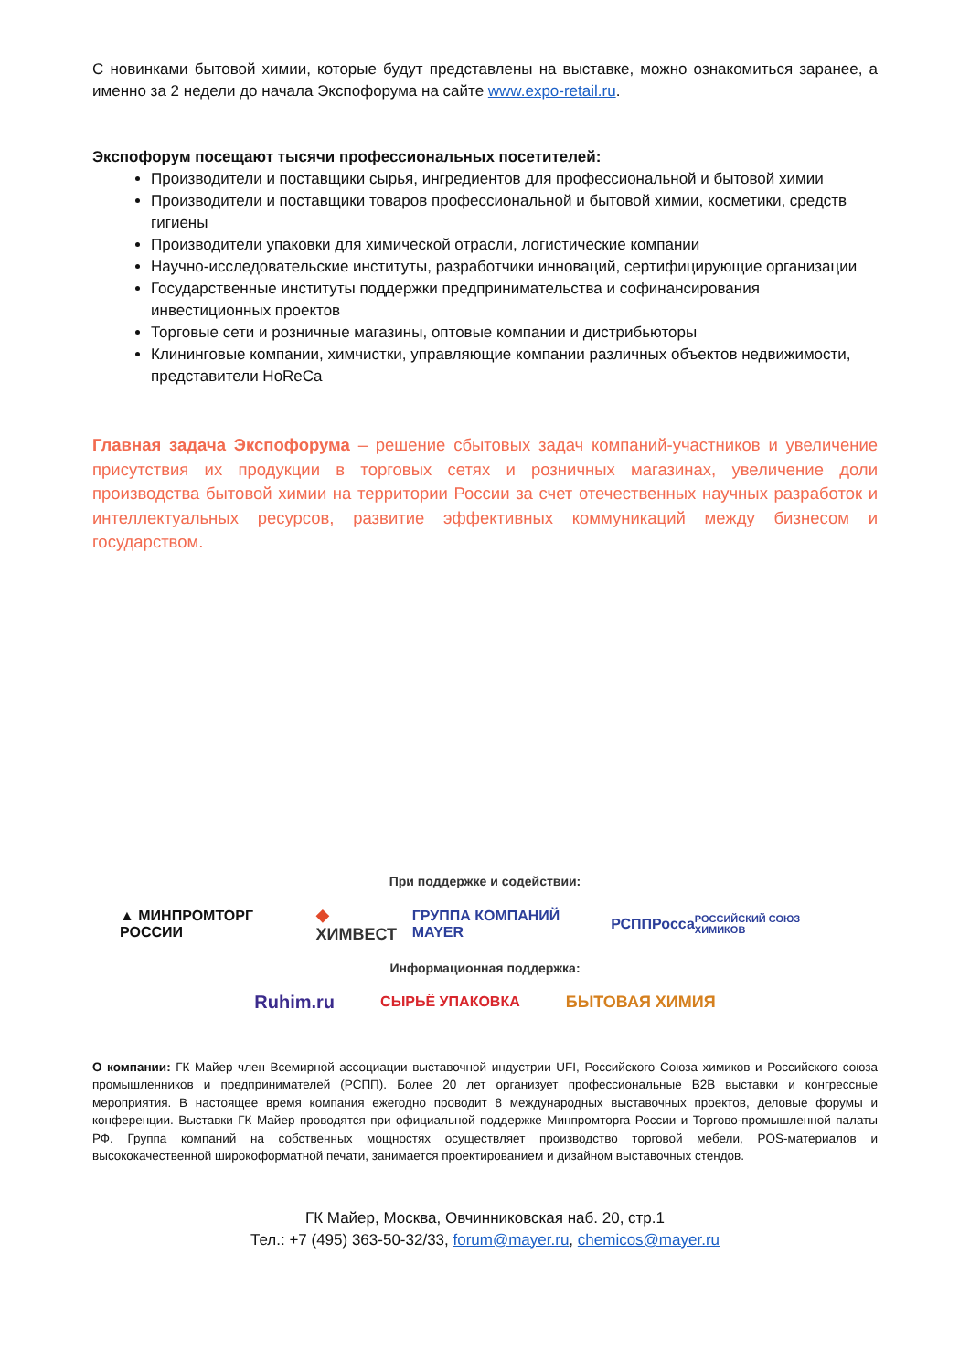С новинками бытовой химии, которые будут представлены на выставке, можно ознакомиться заранее, а именно за 2 недели до начала Экспофорума на сайте www.expo-retail.ru.
Экспофорум посещают тысячи профессиональных посетителей:
Производители и поставщики сырья, ингредиентов для профессиональной и бытовой химии
Производители и поставщики товаров профессиональной и бытовой химии, косметики, средств гигиены
Производители упаковки для химической отрасли, логистические компании
Научно-исследовательские институты, разработчики инноваций, сертифицирующие организации
Государственные институты поддержки предпринимательства и софинансирования инвестиционных проектов
Торговые сети и розничные магазины, оптовые компании и дистрибьюторы
Клининговые компании, химчистки, управляющие компании различных объектов недвижимости, представители HoReCa
Главная задача Экспофорума – решение сбытовых задач компаний-участников и увеличение присутствия их продукции в торговых сетях и розничных магазинах, увеличение доли производства бытовой химии на территории России за счет отечественных научных разработок и интеллектуальных ресурсов, развитие эффективных коммуникаций между бизнесом и государством.
При поддержке и содействии:
▲ МИНПРОМТОРГ РОССИИ ◆ ХИМВЕСТ ГРУППА КОМПАНИЙ MAYER РСПП Росса РОССИЙСКИЙ СОЮЗ ХИМИКОВ
Информационная поддержка:
Ruhim.ru СЫРЬЁ УПАКОВКА БЫТОВАЯ ХИМИЯ
О компании: ГК Майер член Всемирной ассоциации выставочной индустрии UFI, Российского Союза химиков и Российского союза промышленников и предпринимателей (РСПП). Более 20 лет организует профессиональные B2B выставки и конгрессные мероприятия. В настоящее время компания ежегодно проводит 8 международных выставочных проектов, деловые форумы и конференции. Выставки ГК Майер проводятся при официальной поддержке Минпромторга России и Торгово-промышленной палаты РФ. Группа компаний на собственных мощностях осуществляет производство торговой мебели, POS-материалов и высококачественной широкоформатной печати, занимается проектированием и дизайном выставочных стендов.
ГК Майер, Москва, Овчинниковская наб. 20, стр.1
Тел.: +7 (495) 363-50-32/33, forum@mayer.ru, chemicos@mayer.ru